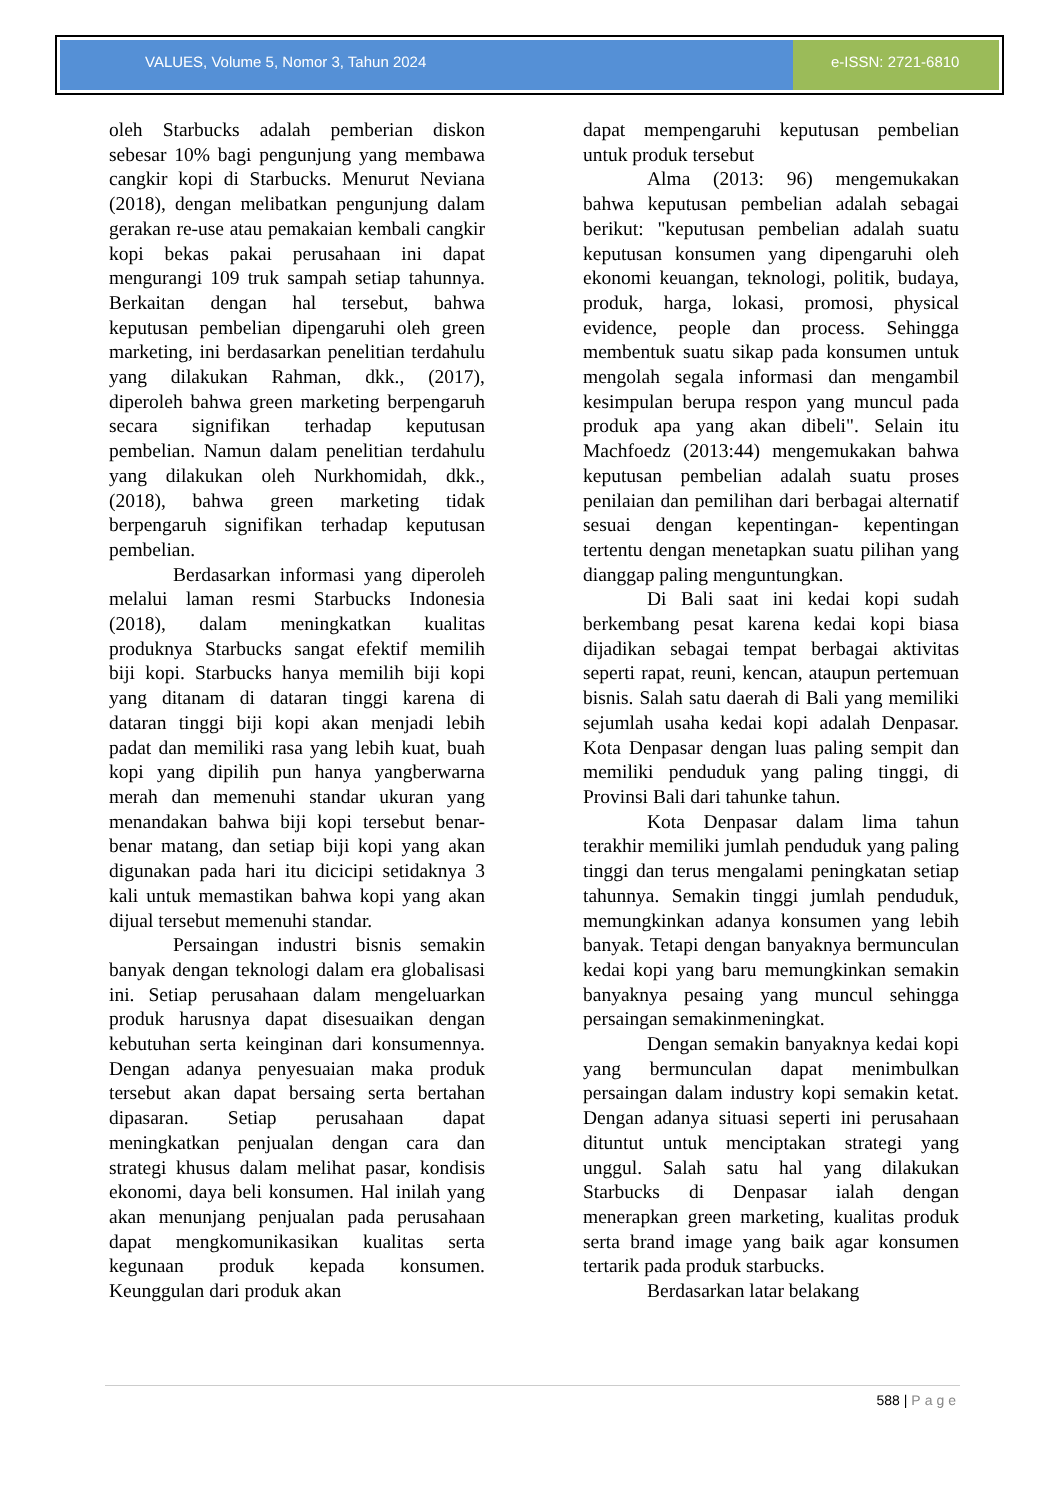VALUES, Volume 5, Nomor 3, Tahun 2024
e-ISSN: 2721-6810
oleh Starbucks adalah pemberian diskon sebesar 10% bagi pengunjung yang membawa cangkir kopi di Starbucks. Menurut Neviana (2018), dengan melibatkan pengunjung dalam gerakan re-use atau pemakaian kembali cangkir kopi bekas pakai perusahaan ini dapat mengurangi 109 truk sampah setiap tahunnya. Berkaitan dengan hal tersebut, bahwa keputusan pembelian dipengaruhi oleh green marketing, ini berdasarkan penelitian terdahulu yang dilakukan Rahman, dkk., (2017), diperoleh bahwa green marketing berpengaruh secara signifikan terhadap keputusan pembelian. Namun dalam penelitian terdahulu yang dilakukan oleh Nurkhomidah, dkk., (2018), bahwa green marketing tidak berpengaruh signifikan terhadap keputusan pembelian.
Berdasarkan informasi yang diperoleh melalui laman resmi Starbucks Indonesia (2018), dalam meningkatkan kualitas produknya Starbucks sangat efektif memilih biji kopi. Starbucks hanya memilih biji kopi yang ditanam di dataran tinggi karena di dataran tinggi biji kopi akan menjadi lebih padat dan memiliki rasa yang lebih kuat, buah kopi yang dipilih pun hanya yangberwarna merah dan memenuhi standar ukuran yang menandakan bahwa biji kopi tersebut benar-benar matang, dan setiap biji kopi yang akan digunakan pada hari itu dicicipi setidaknya 3 kali untuk memastikan bahwa kopi yang akan dijual tersebut memenuhi standar.
Persaingan industri bisnis semakin banyak dengan teknologi dalam era globalisasi ini. Setiap perusahaan dalam mengeluarkan produk harusnya dapat disesuaikan dengan kebutuhan serta keinginan dari konsumennya. Dengan adanya penyesuaian maka produk tersebut akan dapat bersaing serta bertahan dipasaran. Setiap perusahaan dapat meningkatkan penjualan dengan cara dan strategi khusus dalam melihat pasar, kondisis ekonomi, daya beli konsumen. Hal inilah yang akan menunjang penjualan pada perusahaan dapat mengkomunikasikan kualitas serta kegunaan produk kepada konsumen. Keunggulan dari produk akan
dapat mempengaruhi keputusan pembelian untuk produk tersebut
Alma (2013: 96) mengemukakan bahwa keputusan pembelian adalah sebagai berikut: "keputusan pembelian adalah suatu keputusan konsumen yang dipengaruhi oleh ekonomi keuangan, teknologi, politik, budaya, produk, harga, lokasi, promosi, physical evidence, people dan process. Sehingga membentuk suatu sikap pada konsumen untuk mengolah segala informasi dan mengambil kesimpulan berupa respon yang muncul pada produk apa yang akan dibeli". Selain itu Machfoedz (2013:44) mengemukakan bahwa keputusan pembelian adalah suatu proses penilaian dan pemilihan dari berbagai alternatif sesuai dengan kepentingan- kepentingan tertentu dengan menetapkan suatu pilihan yang dianggap paling menguntungkan.
Di Bali saat ini kedai kopi sudah berkembang pesat karena kedai kopi biasa dijadikan sebagai tempat berbagai aktivitas seperti rapat, reuni, kencan, ataupun pertemuan bisnis. Salah satu daerah di Bali yang memiliki sejumlah usaha kedai kopi adalah Denpasar. Kota Denpasar dengan luas paling sempit dan memiliki penduduk yang paling tinggi, di Provinsi Bali dari tahunke tahun.
Kota Denpasar dalam lima tahun terakhir memiliki jumlah penduduk yang paling tinggi dan terus mengalami peningkatan setiap tahunnya. Semakin tinggi jumlah penduduk, memungkinkan adanya konsumen yang lebih banyak. Tetapi dengan banyaknya bermunculan kedai kopi yang baru memungkinkan semakin banyaknya pesaing yang muncul sehingga persaingan semakinmeningkat.
Dengan semakin banyaknya kedai kopi yang bermunculan dapat menimbulkan persaingan dalam industry kopi semakin ketat. Dengan adanya situasi seperti ini perusahaan dituntut untuk menciptakan strategi yang unggul. Salah satu hal yang dilakukan Starbucks di Denpasar ialah dengan menerapkan green marketing, kualitas produk serta brand image yang baik agar konsumen tertarik pada produk starbucks.
Berdasarkan latar belakang
588 | Page